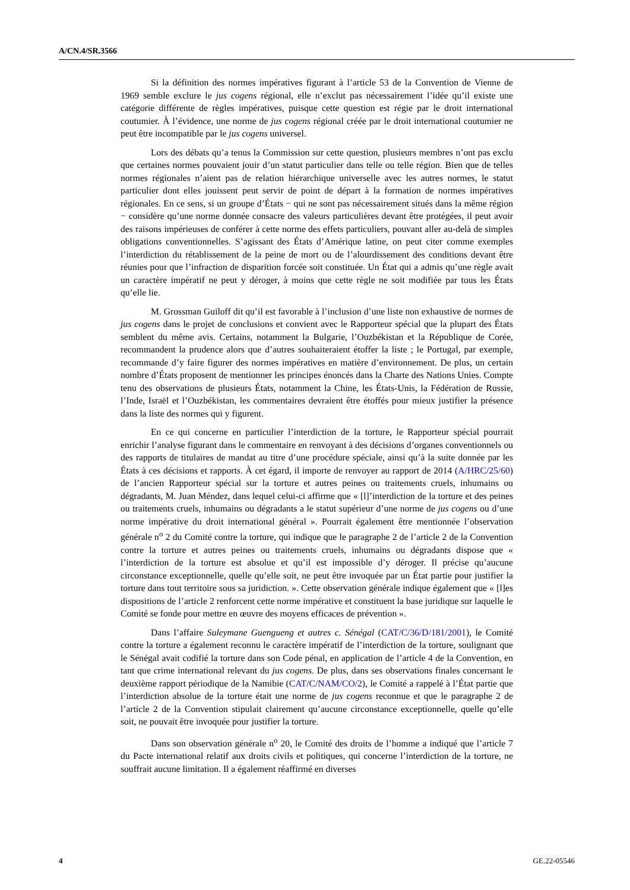A/CN.4/SR.3566
Si la définition des normes impératives figurant à l’article 53 de la Convention de Vienne de 1969 semble exclure le jus cogens régional, elle n’exclut pas nécessairement l’idée qu’il existe une catégorie différente de règles impératives, puisque cette question est régie par le droit international coutumier. À l’évidence, une norme de jus cogens régional créée par le droit international coutumier ne peut être incompatible par le jus cogens universel.
Lors des débats qu’a tenus la Commission sur cette question, plusieurs membres n’ont pas exclu que certaines normes pouvaient jouir d’un statut particulier dans telle ou telle région. Bien que de telles normes régionales n’aient pas de relation hiérarchique universelle avec les autres normes, le statut particulier dont elles jouissent peut servir de point de départ à la formation de normes impératives régionales. En ce sens, si un groupe d’États − qui ne sont pas nécessairement situés dans la même région − considère qu’une norme donnée consacre des valeurs particulières devant être protégées, il peut avoir des raisons impérieuses de conférer à cette norme des effets particuliers, pouvant aller au-delà de simples obligations conventionnelles. S’agissant des États d’Amérique latine, on peut citer comme exemples l’interdiction du rétablissement de la peine de mort ou de l’alourdissement des conditions devant être réunies pour que l’infraction de disparition forcée soit constituée. Un État qui a admis qu’une règle avait un caractère impératif ne peut y déroger, à moins que cette règle ne soit modifiée par tous les États qu’elle lie.
M. Grossman Guiloff dit qu’il est favorable à l’inclusion d’une liste non exhaustive de normes de jus cogens dans le projet de conclusions et convient avec le Rapporteur spécial que la plupart des États semblent du même avis. Certains, notamment la Bulgarie, l’Ouzbékistan et la République de Corée, recommandent la prudence alors que d’autres souhaiteraient étoffer la liste ; le Portugal, par exemple, recommande d’y faire figurer des normes impératives en matière d’environnement. De plus, un certain nombre d’États proposent de mentionner les principes énoncés dans la Charte des Nations Unies. Compte tenu des observations de plusieurs États, notamment la Chine, les États-Unis, la Fédération de Russie, l’Inde, Israël et l’Ouzbékistan, les commentaires devraient être étoffés pour mieux justifier la présence dans la liste des normes qui y figurent.
En ce qui concerne en particulier l’interdiction de la torture, le Rapporteur spécial pourrait enrichir l’analyse figurant dans le commentaire en renvoyant à des décisions d’organes conventionnels ou des rapports de titulaires de mandat au titre d’une procédure spéciale, ainsi qu’à la suite donnée par les États à ces décisions et rapports. À cet égard, il importe de renvoyer au rapport de 2014 (A/HRC/25/60) de l’ancien Rapporteur spécial sur la torture et autres peines ou traitements cruels, inhumains ou dégradants, M. Juan Méndez, dans lequel celui-ci affirme que « [l]’interdiction de la torture et des peines ou traitements cruels, inhumains ou dégradants a le statut supérieur d’une norme de jus cogens ou d’une norme impérative du droit international général ». Pourrait également être mentionnée l’observation générale n<sup>o</sup> 2 du Comité contre la torture, qui indique que le paragraphe 2 de l’article 2 de la Convention contre la torture et autres peines ou traitements cruels, inhumains ou dégradants dispose que « l’interdiction de la torture est absolue et qu’il est impossible d’y déroger. Il précise qu’aucune circonstance exceptionnelle, quelle qu’elle soit, ne peut être invoquée par un État partie pour justifier la torture dans tout territoire sous sa juridiction. ». Cette observation générale indique également que « [l]es dispositions de l’article 2 renforcent cette norme impérative et constituent la base juridique sur laquelle le Comité se fonde pour mettre en œuvre des moyens efficaces de prévention ».
Dans l’affaire Suleymane Guengueng et autres c. Sénégal (CAT/C/36/D/181/2001), le Comité contre la torture a également reconnu le caractère impératif de l’interdiction de la torture, soulignant que le Sénégal avait codifié la torture dans son Code pénal, en application de l’article 4 de la Convention, en tant que crime international relevant du jus cogens. De plus, dans ses observations finales concernant le deuxième rapport périodique de la Namibie (CAT/C/NAM/CO/2), le Comité a rappelé à l’État partie que l’interdiction absolue de la torture était une norme de jus cogens reconnue et que le paragraphe 2 de l’article 2 de la Convention stipulait clairement qu’aucune circonstance exceptionnelle, quelle qu’elle soit, ne pouvait être invoquée pour justifier la torture.
Dans son observation générale n<sup>o</sup> 20, le Comité des droits de l’homme a indiqué que l’article 7 du Pacte international relatif aux droits civils et politiques, qui concerne l’interdiction de la torture, ne souffrait aucune limitation. Il a également réaffirmé en diverses
4 GE.22-05546